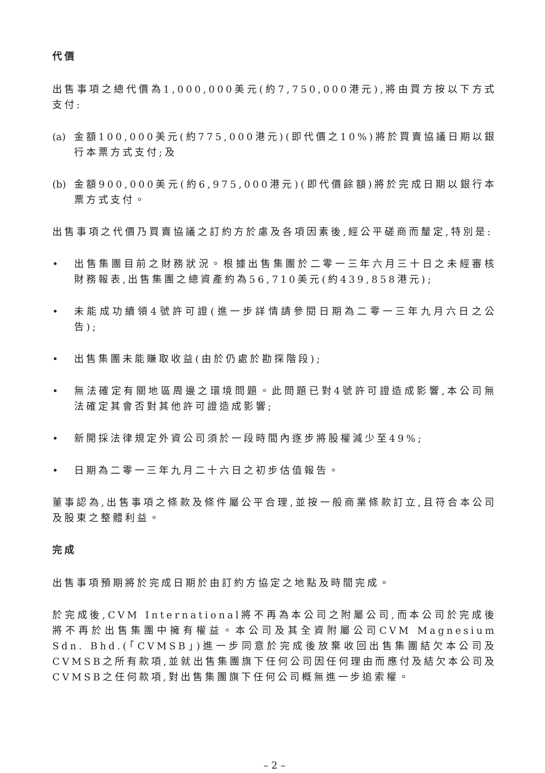代價
出售事項之總代價為1,000,000美元(約7,750,000港元),將由買方按以下方式支付:
(a) 金額100,000美元(約775,000港元)(即代價之10%)將於買賣協議日期以銀行本票方式支付;及
(b) 金額900,000美元(約6,975,000港元)(即代價餘額)將於完成日期以銀行本票方式支付。
出售事項之代價乃買賣協議之訂約方於慮及各項因素後,經公平磋商而釐定,特別是:
• 出售集團目前之財務狀況。根據出售集團於二零一三年六月三十日之未經審核財務報表,出售集團之總資產約為56,710美元(約439,858港元);
• 未能成功續領4號許可證(進一步詳情請參閱日期為二零一三年九月六日之公告);
• 出售集團未能賺取收益(由於仍處於勘探階段);
• 無法確定有關地區周邊之環境問題。此問題已對4號許可證造成影響,本公司無法確定其會否對其他許可證造成影響;
• 新開採法律規定外資公司須於一段時間內逐步將股權減少至49%;
• 日期為二零一三年九月二十六日之初步估值報告。
董事認為,出售事項之條款及條件屬公平合理,並按一般商業條款訂立,且符合本公司及股東之整體利益。
完成
出售事項預期將於完成日期於由訂約方協定之地點及時間完成。
於完成後,CVM International將不再為本公司之附屬公司,而本公司於完成後將不再於出售集團中擁有權益。本公司及其全資附屬公司CVM Magnesium Sdn. Bhd.(「CVMSB」)進一步同意於完成後放棄收回出售集團結欠本公司及CVMSB之所有款項,並就出售集團旗下任何公司因任何理由而應付及結欠本公司及CVMSB之任何款項,對出售集團旗下任何公司概無進一步追索權。
– 2 –